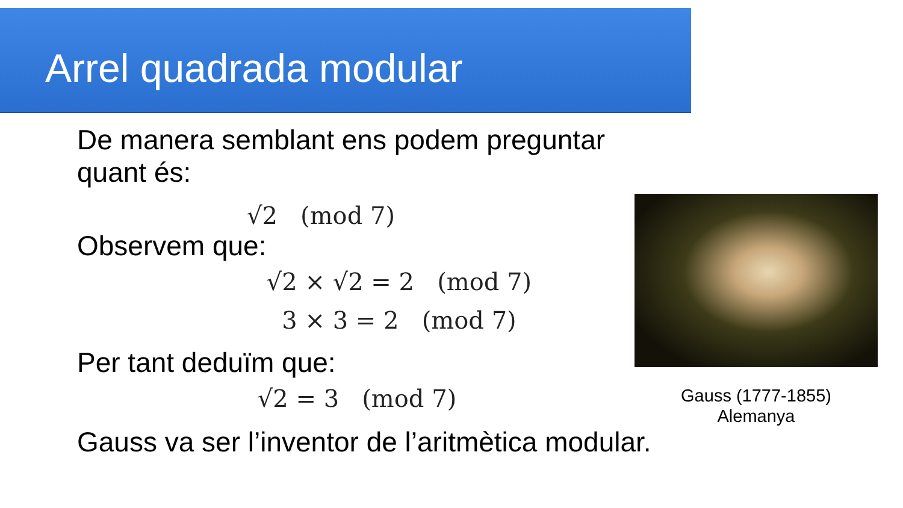Arrel quadrada modular
De manera semblant ens podem preguntar quant és:
√2 (mod 7)
Observem que:
√2 × √2 = 2 (mod 7)
3 × 3 = 2 (mod 7)
Per tant deduïm que:
√2 = 3 (mod 7)
Gauss va ser l’inventor de l’aritmètica modular.
Gauss (1777-1855)
Alemanya